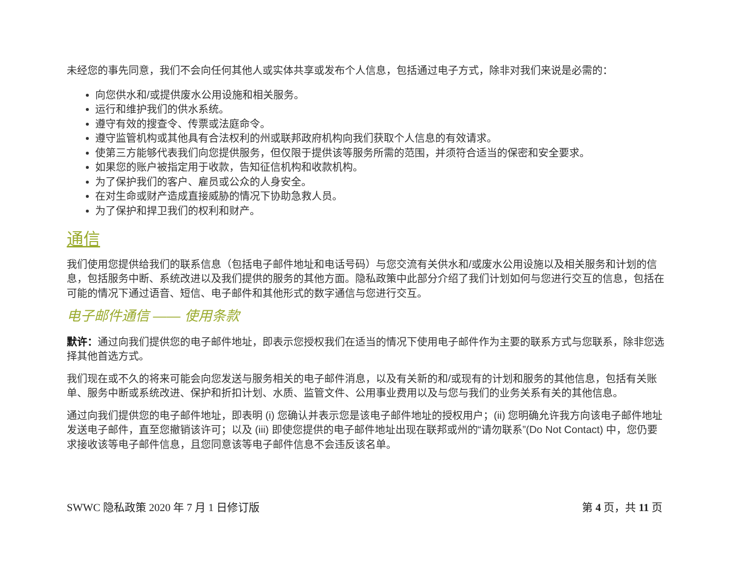未经您的事先同意，我们不会向任何其他人或实体共享或发布个人信息，包括通过电子方式，除非对我们来说是必需的：
向您供水和/或提供废水公用设施和相关服务。
运行和维护我们的供水系统。
遵守有效的搜查令、传票或法庭命令。
遵守监管机构或其他具有合法权利的州或联邦政府机构向我们获取个人信息的有效请求。
使第三方能够代表我们向您提供服务，但仅限于提供该等服务所需的范围，并须符合适当的保密和安全要求。
如果您的账户被指定用于收款，告知征信机构和收款机构。
为了保护我们的客户、雇员或公众的人身安全。
在对生命或财产造成直接威胁的情况下协助急救人员。
为了保护和捍卫我们的权利和财产。
通信
我们使用您提供给我们的联系信息（包括电子邮件地址和电话号码）与您交流有关供水和/或废水公用设施以及相关服务和计划的信息，包括服务中断、系统改进以及我们提供的服务的其他方面。隐私政策中此部分介绍了我们计划如何与您进行交互的信息，包括在可能的情况下通过语音、短信、电子邮件和其他形式的数字通信与您进行交互。
电子邮件通信 —— 使用条款
默许：通过向我们提供您的电子邮件地址，即表示您授权我们在适当的情况下使用电子邮件作为主要的联系方式与您联系，除非您选择其他首选方式。
我们现在或不久的将来可能会向您发送与服务相关的电子邮件消息，以及有关新的和/或现有的计划和服务的其他信息，包括有关账单、服务中断或系统改进、保护和折扣计划、水质、监管文件、公用事业费用以及与您与我们的业务关系有关的其他信息。
通过向我们提供您的电子邮件地址，即表明 (i) 您确认并表示您是该电子邮件地址的授权用户；(ii) 您明确允许我方向该电子邮件地址发送电子邮件，直至您撤销该许可；以及 (iii) 即使您提供的电子邮件地址出现在联邦或州的“请勿联系”(Do Not Contact) 中，您仍要求接收该等电子邮件信息，且您同意该等电子邮件信息不会违反该名单。
SWWC 隐私政策 2020 年 7 月 1 日修订版 第 4 页，共 11 页